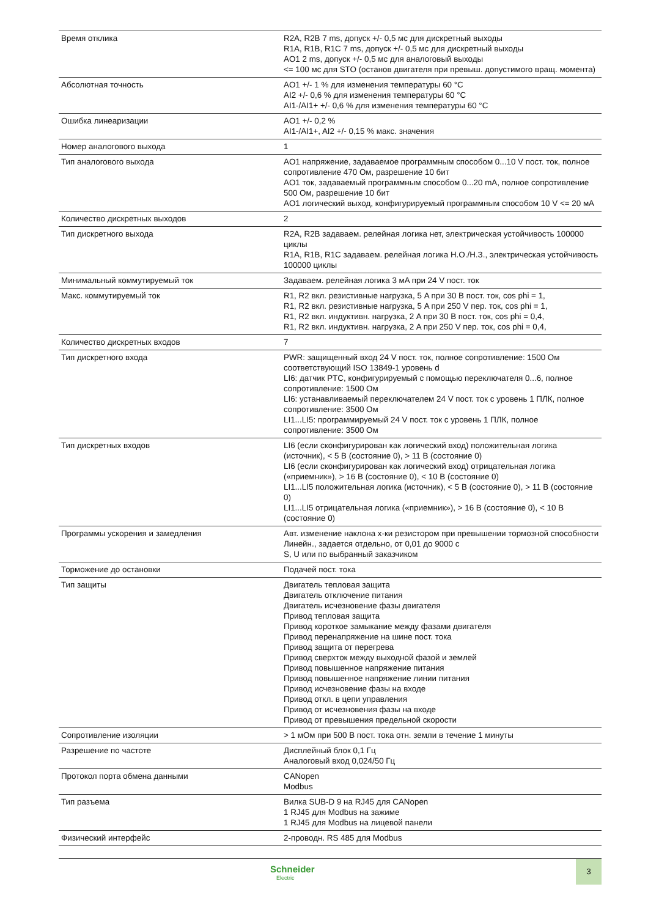| Время отклика | R2A, R2B 7 ms, допуск +/- 0,5 мс для дискретный выходы R1A, R1B, R1C 7 ms, допуск +/- 0,5 мс для дискретный выходы AO1 2 ms, допуск +/- 0,5 мс для аналоговый выходы <= 100 мс для STO (останов двигателя при превыш. допустимого вращ. момента) |
| Абсолютная точность | AO1 +/- 1 % для изменения температуры 60 °C AI2 +/- 0,6 % для изменения температуры 60 °C AI1-/AI1+ +/- 0,6 % для изменения температуры 60 °C |
| Ошибка линеаризации | AO1 +/- 0,2 % AI1-/AI1+, AI2 +/- 0,15 % макс. значения |
| Номер аналогового выхода | 1 |
| Тип аналогового выхода | AO1 напряжение, задаваемое программным способом 0...10 V пост. ток, полное сопротивление 470 Ом, разрешение 10 бит AO1 ток, задаваемый программным способом 0...20 mA, полное сопротивление 500 Ом, разрешение 10 бит AO1 логический выход, конфигурируемый программным способом 10 V <= 20 мA |
| Количество дискретных выходов | 2 |
| Тип дискретного выхода | R2A, R2B задаваем. релейная логика нет, электрическая устойчивость 100000 циклы R1A, R1B, R1C задаваем. релейная логика Н.О./Н.З., электрическая устойчивость 100000 циклы |
| Минимальный коммутируемый ток | Задаваем. релейная логика 3 мA при 24 V пост. ток |
| Макс. коммутируемый ток | R1, R2 вкл. резистивные нагрузка, 5 A при 30 В пост. ток, cos phi = 1, R1, R2 вкл. резистивные нагрузка, 5 A при 250 V пер. ток, cos phi = 1, R1, R2 вкл. индуктивн. нагрузка, 2 A при 30 В пост. ток, cos phi = 0,4, R1, R2 вкл. индуктивн. нагрузка, 2 A при 250 V пер. ток, cos phi = 0,4, |
| Количество дискретных входов | 7 |
| Тип дискретного входа | PWR: защищенный вход 24 V пост. ток, полное сопротивление: 1500 Ом соответствующий ISO 13849-1 уровень d LI6: датчик PTC, конфигурируемый с помощью переключателя 0...6, полное сопротивление: 1500 Ом LI6: устанавливаемый переключателем 24 V пост. ток с уровень 1 ПЛК, полное сопротивление: 3500 Ом LI1...LI5: программируемый 24 V пост. ток с уровень 1 ПЛК, полное сопротивление: 3500 Ом |
| Тип дискретных входов | LI6 (если сконфигурирован как логический вход) положительная логика (источник), < 5 В (состояние 0), > 11 В (состояние 0) LI6 (если сконфигурирован как логический вход) отрицательная логика («приемник»), > 16 В (состояние 0), < 10 В (состояние 0) LI1...LI5 положительная логика (источник), < 5 В (состояние 0), > 11 В (состояние 0) LI1...LI5 отрицательная логика («приемник»), > 16 В (состояние 0), < 10 В (состояние 0) |
| Программы ускорения и замедления | Авт. изменение наклона х-ки резистором при превышении тормозной способности Линейн., задается отдельно, от 0,01 до 9000 с S, U или по выбранный заказчиком |
| Торможение до остановки | Подачей пост. тока |
| Тип защиты | Двигатель тепловая защита Двигатель отключение питания Двигатель исчезновение фазы двигателя Привод тепловая защита Привод короткое замыкание между фазами двигателя Привод перенапряжение на шине пост. тока Привод защита от перегрева Привод сверхток между выходной фазой и землей Привод повышенное напряжение питания Привод повышенное напряжение линии питания Привод исчезновение фазы на входе Привод откл. в цепи управления Привод от исчезновения фазы на входе Привод от превышения предельной скорости |
| Сопротивление изоляции | > 1 мОм при 500 В пост. тока отн. земли в течение 1 минуты |
| Разрешение по частоте | Дисплейный блок 0,1 Гц Аналоговый вход 0,024/50 Гц |
| Протокол порта обмена данными | CANopen Modbus |
| Тип разъема | Вилка SUB-D 9 на RJ45 для CANopen 1 RJ45 для Modbus на зажиме 1 RJ45 для Modbus на лицевой панели |
| Физический интерфейс | 2-проводн. RS 485 для Modbus |
Schneider
Electric
3